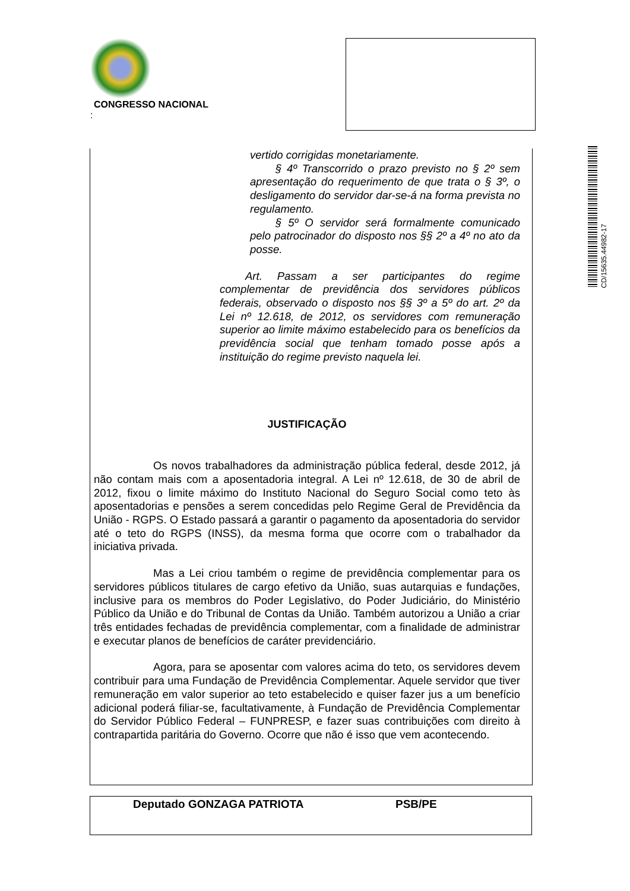CONGRESSO NACIONAL
:
CD/15635.44982-17
vertido corrigidas monetariamente.
§ 4º Transcorrido o prazo previsto no § 2º sem apresentação do requerimento de que trata o § 3º, o desligamento do servidor dar-se-á na forma prevista no regulamento.
§ 5º O servidor será formalmente comunicado pelo patrocinador do disposto nos §§ 2º a 4º no ato da posse.
Art. Passam a ser participantes do regime complementar de previdência dos servidores públicos federais, observado o disposto nos §§ 3º a 5º do art. 2º da Lei nº 12.618, de 2012, os servidores com remuneração superior ao limite máximo estabelecido para os benefícios da previdência social que tenham tomado posse após a instituição do regime previsto naquela lei.
JUSTIFICAÇÃO
Os novos trabalhadores da administração pública federal, desde 2012, já não contam mais com a aposentadoria integral. A Lei nº 12.618, de 30 de abril de 2012, fixou o limite máximo do Instituto Nacional do Seguro Social como teto às aposentadorias e pensões a serem concedidas pelo Regime Geral de Previdência da União - RGPS. O Estado passará a garantir o pagamento da aposentadoria do servidor até o teto do RGPS (INSS), da mesma forma que ocorre com o trabalhador da iniciativa privada.
Mas a Lei criou também o regime de previdência complementar para os servidores públicos titulares de cargo efetivo da União, suas autarquias e fundações, inclusive para os membros do Poder Legislativo, do Poder Judiciário, do Ministério Público da União e do Tribunal de Contas da União. Também autorizou a União a criar três entidades fechadas de previdência complementar, com a finalidade de administrar e executar planos de benefícios de caráter previdenciário.
Agora, para se aposentar com valores acima do teto, os servidores devem contribuir para uma Fundação de Previdência Complementar. Aquele servidor que tiver remuneração em valor superior ao teto estabelecido e quiser fazer jus a um benefício adicional poderá filiar-se, facultativamente, à Fundação de Previdência Complementar do Servidor Público Federal – FUNPRESP, e fazer suas contribuições com direito à contrapartida paritária do Governo. Ocorre que não é isso que vem acontecendo.
Deputado GONZAGA PATRIOTA PSB/PE